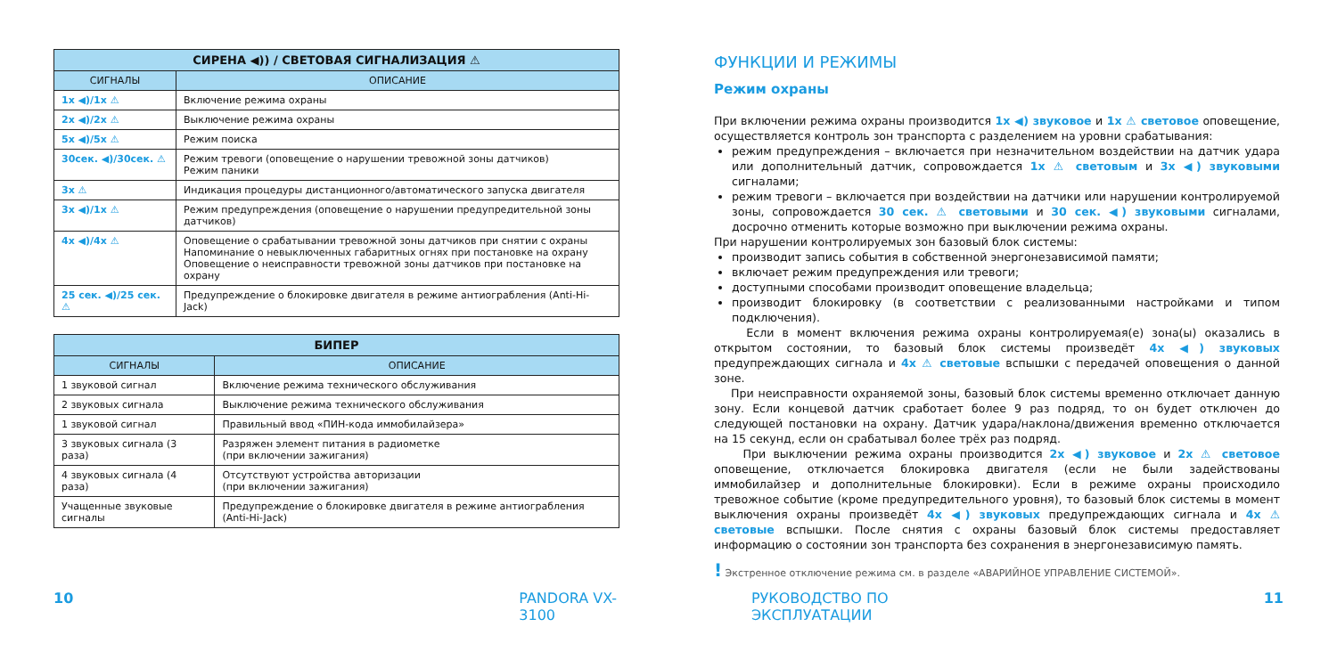| СИРЕНА ◀)) / СВЕТОВАЯ СИГНАЛИЗАЦИЯ ⚠ | |
| --- | --- |
| СИГНАЛЫ | ОПИСАНИЕ |
| 1x ◀)/1x ⚠ | Включение режима охраны |
| 2x ◀)/2x ⚠ | Выключение режима охраны |
| 5x ◀)/5x ⚠ | Режим поиска |
| 30сек. ◀)/30сек. ⚠ | Режим тревоги (оповещение о нарушении тревожной зоны датчиков) Режим паники |
| 3x ⚠ | Индикация процедуры дистанционного/автоматического запуска двигателя |
| 3x ◀)/1x ⚠ | Режим предупреждения (оповещение о нарушении предупредительной зоны датчиков) |
| 4x ◀)/4x ⚠ | Оповещение о срабатывании тревожной зоны датчиков при снятии с охраны Напоминание о невыключенных габаритных огнях при постановке на охрану Оповещение о неисправности тревожной зоны датчиков при постановке на охрану |
| 25 сек. ◀)/25 сек. ⚠ | Предупреждение о блокировке двигателя в режиме антиограбления (Anti-Hi-Jack) |
| БИПЕР | |
| --- | --- |
| СИГНАЛЫ | ОПИСАНИЕ |
| 1 звуковой сигнал | Включение режима технического обслуживания |
| 2 звуковых сигнала | Выключение режима технического обслуживания |
| 1 звуковой сигнал | Правильный ввод «ПИН-кода иммобилайзера» |
| 3 звуковых сигнала (3 раза) | Разряжен элемент питания в радиометке (при включении зажигания) |
| 4 звуковых сигнала (4 раза) | Отсутствуют устройства авторизации (при включении зажигания) |
| Учащенные звуковые сигналы | Предупреждение о блокировке двигателя в режиме антиограбления (Anti-Hi-Jack) |
ФУНКЦИИ И РЕЖИМЫ
Режим охраны
При включении режима охраны производится 1x ◀) звуковое и 1x ⚠ световое оповещение, осуществляется контроль зон транспорта с разделением на уровни срабатывания:
режим предупреждения – включается при незначительном воздействии на датчик удара или дополнительный датчик, сопровождается 1x ⚠ световым и 3x ◀) звуковыми сигналами;
режим тревоги – включается при воздействии на датчики или нарушении контролируемой зоны, сопровождается 30 сек. ⚠ световыми и 30 сек. ◀) звуковыми сигналами, досрочно отменить которые возможно при выключении режима охраны.
При нарушении контролируемых зон базовый блок системы:
производит запись события в собственной энергонезависимой памяти;
включает режим предупреждения или тревоги;
доступными способами производит оповещение владельца;
производит блокировку (в соответствии с реализованными настройками и типом подключения).
Если в момент включения режима охраны контролируемая(е) зона(ы) оказались в открытом состоянии, то базовый блок системы произведёт 4x ◀) звуковых предупреждающих сигнала и 4x ⚠ световые вспышки с передачей оповещения о данной зоне.
При неисправности охраняемой зоны, базовый блок системы временно отключает данную зону. Если концевой датчик сработает более 9 раз подряд, то он будет отключен до следующей постановки на охрану. Датчик удара/наклона/движения временно отключается на 15 секунд, если он срабатывал более трёх раз подряд.
При выключении режима охраны производится 2x ◀) звуковое и 2x ⚠ световое оповещение, отключается блокировка двигателя (если не были задействованы иммобилайзер и дополнительные блокировки). Если в режиме охраны происходило тревожное событие (кроме предупредительного уровня), то базовый блок системы в момент выключения охраны произведёт 4x ◀) звуковых предупреждающих сигнала и 4x ⚠ световые вспышки. После снятия с охраны базовый блок системы предоставляет информацию о состоянии зон транспорта без сохранения в энергонезависимую память.
! Экстренное отключение режима см. в разделе «АВАРИЙНОЕ УПРАВЛЕНИЕ СИСТЕМОЙ».
10 PANDORA VX-3100 РУКОВОДСТВО ПО ЭКСПЛУАТАЦИИ 11